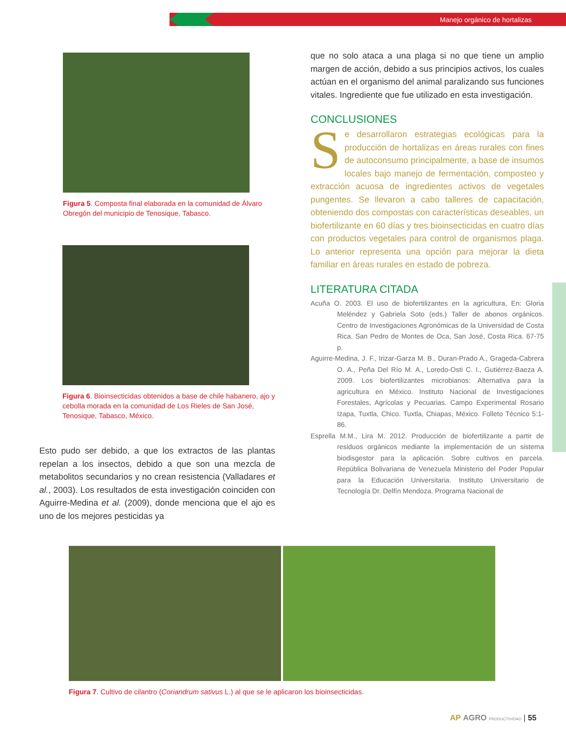Manejo orgánico de hortalizas
Figura 5. Composta final elaborada en la comunidad de Álvaro Obregón del municipio de Tenosique, Tabasco.
Figura 6. Bioinsecticidas obtenidos a base de chile habanero, ajo y cebolla morada en la comunidad de Los Rieles de San José, Tenosique, Tabasco, México.
Esto pudo ser debido, a que los extractos de las plantas repelan a los insectos, debido a que son una mezcla de metabolitos secundarios y no crean resistencia (Valladares et al., 2003). Los resultados de esta investigación coinciden con Aguirre-Medina et al. (2009), donde menciona que el ajo es uno de los mejores pesticidas ya
que no solo ataca a una plaga si no que tiene un amplio margen de acción, debido a sus principios activos, los cuales actúan en el organismo del animal paralizando sus funciones vitales. Ingrediente que fue utilizado en esta investigación.
CONCLUSIONES
Se desarrollaron estrategias ecológicas para la producción de hortalizas en áreas rurales con fines de autoconsumo principalmente, a base de insumos locales bajo manejo de fermentación, composteo y extracción acuosa de ingredientes activos de vegetales pungentes. Se llevaron a cabo talleres de capacitación, obteniendo dos compostas con características deseables, un biofertilizante en 60 días y tres bioinsecticidas en cuatro días con productos vegetales para control de organismos plaga. Lo anterior representa una opción para mejorar la dieta familiar en áreas rurales en estado de pobreza.
LITERATURA CITADA
Acuña O. 2003. El uso de biofertilizantes en la agricultura, En: Gloria Meléndez y Gabriela Soto (eds.) Taller de abonos orgánicos. Centro de Investigaciones Agronómicas de la Universidad de Costa Rica. San Pedro de Montes de Oca, San José, Costa Rica. 67-75 p.
Aguirre-Medina, J. F., Irizar-Garza M. B., Duran-Prado A., Grageda-Cabrera O. A., Peña Del Río M. A., Loredo-Osti C. I., Gutiérrez-Baeza A. 2009. Los biofertilizantes microbianos: Alternativa para la agricultura en México. Instituto Nacional de Investigaciones Forestales, Agrícolas y Pecuarias. Campo Experimental Rosario Izapa, Tuxtla, Chico. Tuxtla, Chiapas, México. Folleto Técnico 5:1-86.
Esprella M.M., Lira M. 2012. Producción de biofertilizante a partir de residuos orgánicos mediante la implementación de un sistema biodisgestor para la aplicación. Sobre cultivos en parcela. República Bolivariana de Venezuela Ministerio del Poder Popular para la Educación Universitaria. Instituto Universitario de Tecnología Dr. Delfín Mendoza. Programa Nacional de
Figura 7. Cultivo de cilantro (Coriandrum sativus L.) al que se le aplicaron los bioinsecticidas.
AP AGRO PRODUCTIVIDAD | 55